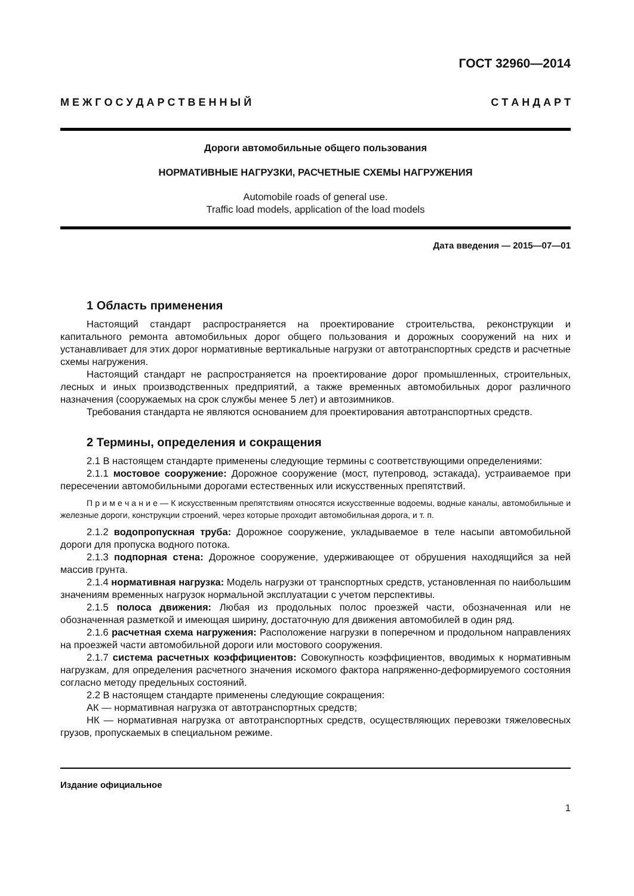ГОСТ 32960—2014
М Е Ж Г О С У Д А Р С Т В Е Н Н Ы Й С Т А Н Д А Р Т
Дороги автомобильные общего пользования
НОРМАТИВНЫЕ НАГРУЗКИ, РАСЧЕТНЫЕ СХЕМЫ НАГРУЖЕНИЯ
Automobile roads of general use.
Traffic load models, application of the load models
Дата введения — 2015—07—01
1 Область применения
Настоящий стандарт распространяется на проектирование строительства, реконструкции и капитального ремонта автомобильных дорог общего пользования и дорожных сооружений на них и устанавливает для этих дорог нормативные вертикальные нагрузки от автотранспортных средств и расчетные схемы нагружения.
Настоящий стандарт не распространяется на проектирование дорог промышленных, строительных, лесных и иных производственных предприятий, а также временных автомобильных дорог различного назначения (сооружаемых на срок службы менее 5 лет) и автозимников.
Требования стандарта не являются основанием для проектирования автотранспортных средств.
2 Термины, определения и сокращения
2.1 В настоящем стандарте применены следующие термины с соответствующими определениями:
2.1.1 мостовое сооружение: Дорожное сооружение (мост, путепровод, эстакада), устраиваемое при пересечении автомобильными дорогами естественных или искусственных препятствий.
П р и м е ч а н и е — К искусственным препятствиям относятся искусственные водоемы, водные каналы, автомобильные и железные дороги, конструкции строений, через которые проходит автомобильная дорога, и т. п.
2.1.2 водопропускная труба: Дорожное сооружение, укладываемое в теле насыпи автомобильной дороги для пропуска водного потока.
2.1.3 подпорная стена: Дорожное сооружение, удерживающее от обрушения находящийся за ней массив грунта.
2.1.4 нормативная нагрузка: Модель нагрузки от транспортных средств, установленная по наибольшим значениям временных нагрузок нормальной эксплуатации с учетом перспективы.
2.1.5 полоса движения: Любая из продольных полос проезжей части, обозначенная или не обозначенная разметкой и имеющая ширину, достаточную для движения автомобилей в один ряд.
2.1.6 расчетная схема нагружения: Расположение нагрузки в поперечном и продольном направлениях на проезжей части автомобильной дороги или мостового сооружения.
2.1.7 система расчетных коэффициентов: Совокупность коэффициентов, вводимых к нормативным нагрузкам, для определения расчетного значения искомого фактора напряженно-деформируемого состояния согласно методу предельных состояний.
2.2 В настоящем стандарте применены следующие сокращения:
АК — нормативная нагрузка от автотранспортных средств;
НК — нормативная нагрузка от автотранспортных средств, осуществляющих перевозки тяжеловесных грузов, пропускаемых в специальном режиме.
Издание официальное
1